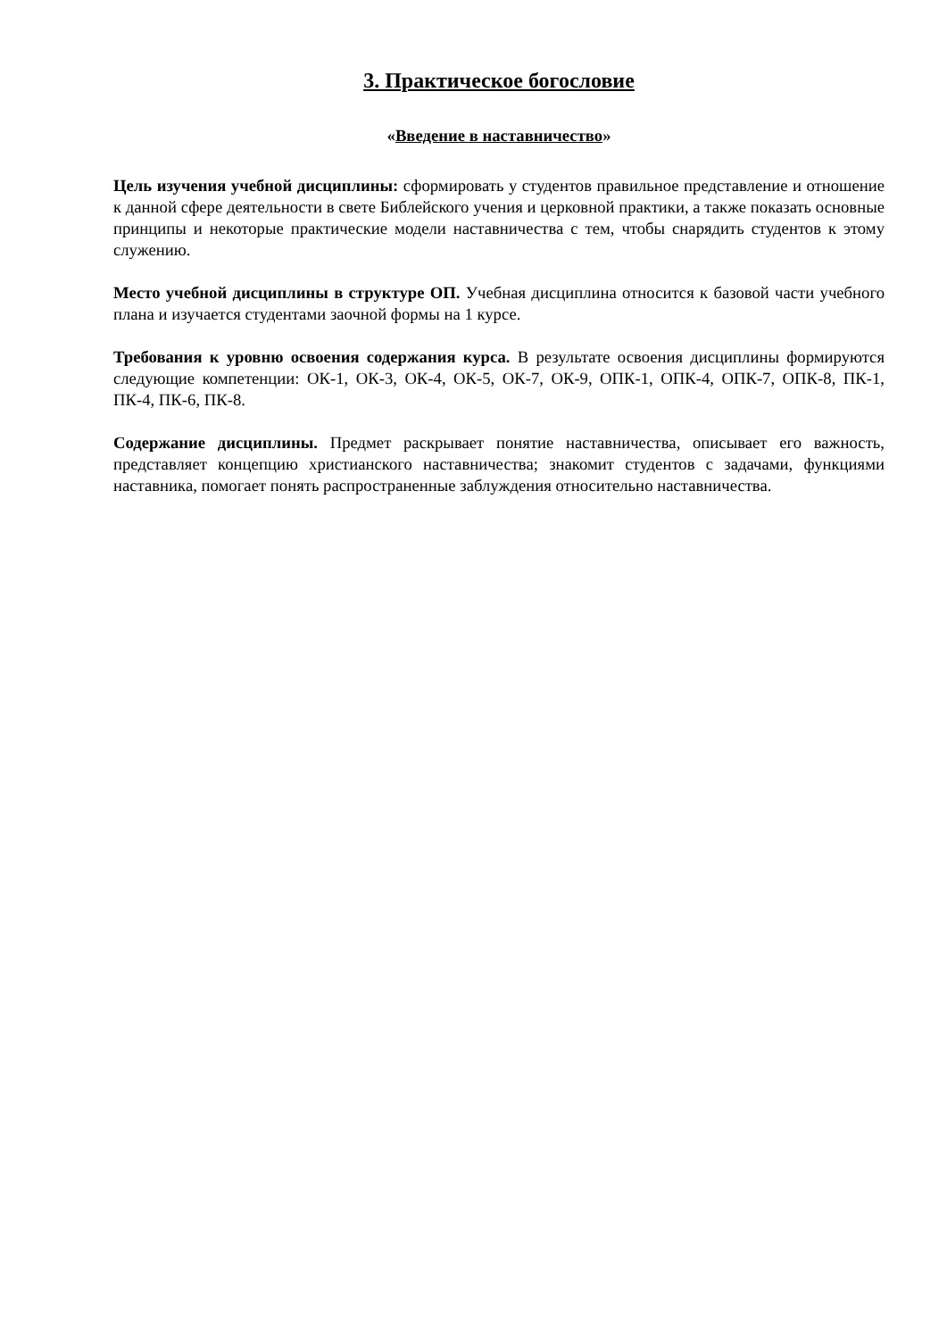3. Практическое богословие
«Введение в наставничество»
Цель изучения учебной дисциплины: сформировать у студентов правильное представление и отношение к данной сфере деятельности в свете Библейского учения и церковной практики, а также показать основные принципы и некоторые практические модели наставничества с тем, чтобы снарядить студентов к этому служению.
Место учебной дисциплины в структуре ОП. Учебная дисциплина относится к базовой части учебного плана и изучается студентами заочной формы на 1 курсе.
Требования к уровню освоения содержания курса. В результате освоения дисциплины формируются следующие компетенции: ОК-1, ОК-3, ОК-4, ОК-5, ОК-7, ОК-9, ОПК-1, ОПК-4, ОПК-7, ОПК-8, ПК-1, ПК-4, ПК-6, ПК-8.
Содержание дисциплины. Предмет раскрывает понятие наставничества, описывает его важность, представляет концепцию христианского наставничества; знакомит студентов с задачами, функциями наставника, помогает понять распространенные заблуждения относительно наставничества.